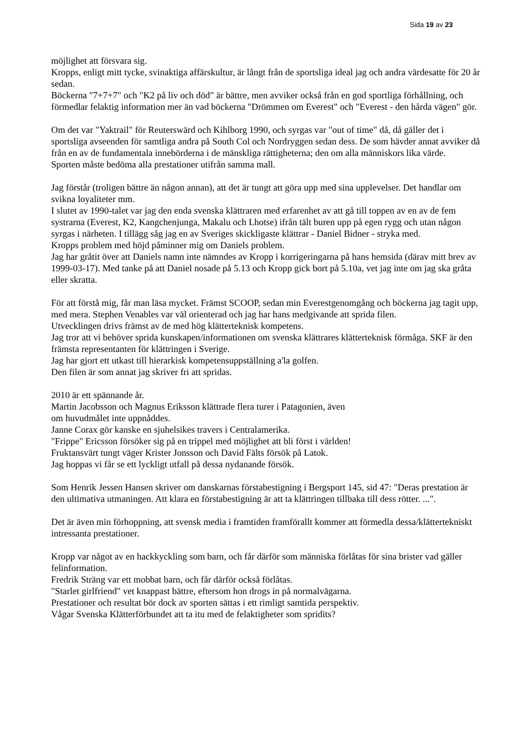Sida 19 av 23
möjlighet att försvara sig.
Kropps, enligt mitt tycke, svinaktiga affärskultur, är långt från de sportsliga ideal jag och andra värdesatte för 20 år sedan.
Böckerna "7+7+7" och "K2 på liv och död" är bättre, men avviker också från en god sportliga förhållning, och förmedlar felaktig information mer än vad böckerna "Drömmen om Everest" och "Everest - den hårda vägen" gör.
Om det var "Yaktrail" för Reuterswärd och Kihlborg 1990, och syrgas var "out of time" då, då gäller det i sportsliga avseenden för samtliga andra på South Col och Nordryggen sedan dess. De som hävder annat avviker då från en av de fundamentala innebörderna i de mänskliga rättigheterna; den om alla människors lika värde.
Sporten måste bedöma alla prestationer utifrån samma mall.
Jag förstår (troligen bättre än någon annan), att det är tungt att göra upp med sina upplevelser. Det handlar om svikna loyaliteter mm.
I slutet av 1990-talet var jag den enda svenska klättraren med erfarenhet av att gå till toppen av en av de fem systrarna (Everest, K2, Kangchenjunga, Makalu och Lhotse) ifrån tält buren upp på egen rygg och utan någon syrgas i närheten. I tillägg såg jag en av Sveriges skickligaste klättrar - Daniel Bidner - stryka med.
Kropps problem med höjd påminner mig om Daniels problem.
Jag har gråtit över att Daniels namn inte nämndes av Kropp i korrigeringarna på hans hemsida (därav mitt brev av 1999-03-17). Med tanke på att Daniel nosade på 5.13 och Kropp gick bort på 5.10a, vet jag inte om jag ska gråta eller skratta.
För att förstå mig, får man läsa mycket. Främst SCOOP, sedan min Everestgenomgång och böckerna jag tagit upp, med mera. Stephen Venables var väl orienterad och jag har hans medgivande att sprida filen.
Utvecklingen drivs främst av de med hög klätterteknisk kompetens.
Jag tror att vi behöver sprida kunskapen/informationen om svenska klättrares klätterteknisk förmåga. SKF är den främsta representanten för klättringen i Sverige.
Jag har gjort ett utkast till hierarkisk kompetensuppställning a'la golfen.
Den filen är som annat jag skriver fri att spridas.
2010 är ett spännande år.
Martin Jacobsson och Magnus Eriksson klättrade flera turer i Patagonien, även
om huvudmålet inte uppnåddes.
Janne Corax gör kanske en sjuhelsikes travers i Centralamerika.
"Frippe" Ericsson försöker sig på en trippel med möjlighet att bli först i världen!
Fruktansvärt tungt väger Krister Jonsson och David Fälts försök på Latok.
Jag hoppas vi får se ett lyckligt utfall på dessa nydanande försök.
Som Henrik Jessen Hansen skriver om danskarnas förstabestigning i Bergsport 145, sid 47: "Deras prestation är den ultimativa utmaningen. Att klara en förstabestigning är att ta klättringen tillbaka till dess rötter. ...".
Det är även min förhoppning, att svensk media i framtiden framförallt kommer att förmedla dessa/klättertekniskt intressanta prestationer.
Kropp var något av en hackkyckling som barn, och får därför som människa förlåtas för sina brister vad gäller felinformation.
Fredrik Sträng var ett mobbat barn, och får därför också förlåtas.
"Starlet girlfriend" vet knappast bättre, eftersom hon drogs in på normalvägarna.
Prestationer och resultat bör dock av sporten sättas i ett rimligt samtida perspektiv.
Vågar Svenska Klätterförbundet att ta itu med de felaktigheter som spridits?